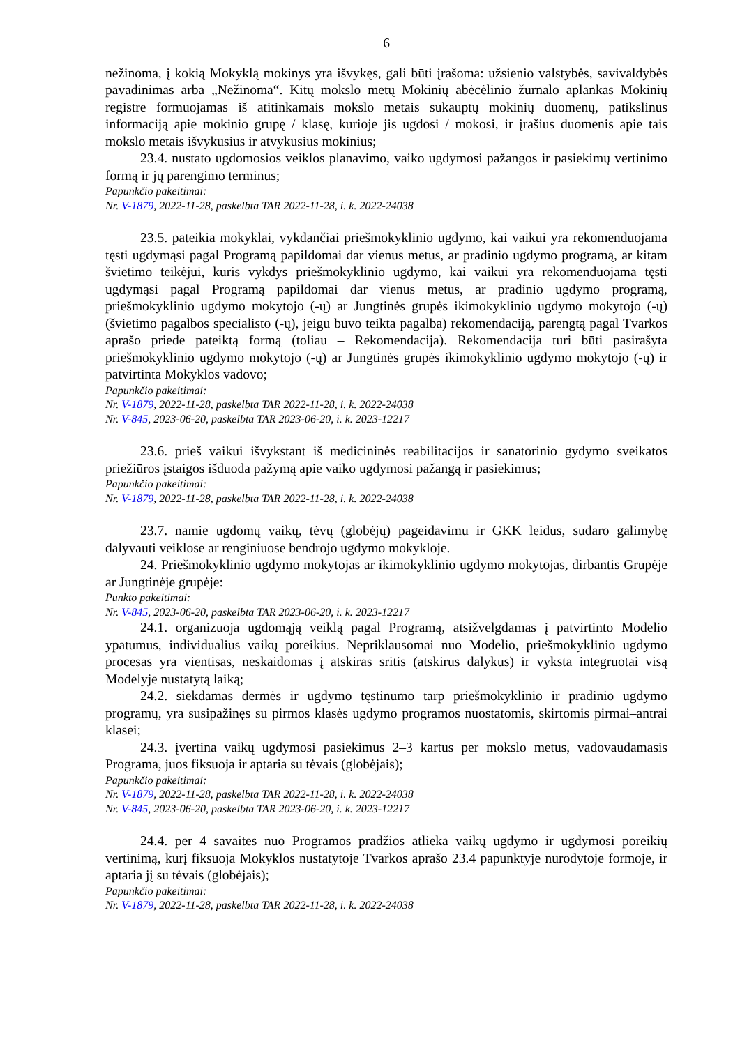6
nežinoma, į kokią Mokyklą mokinys yra išvykęs, gali būti įrašoma: užsienio valstybės, savivaldybės pavadinimas arba „Nežinoma“. Kitų mokslo metų Mokinių abėcėlinio žurnalo aplankas Mokinių registre formuojamas iš atitinkamais mokslo metais sukauptų mokinių duomenų, patikslinus informaciją apie mokinio grupę / klasę, kurioje jis ugdosi / mokosi, ir įrašius duomenis apie tais mokslo metais išvykusius ir atvykusius mokinius;
23.4. nustato ugdomosios veiklos planavimo, vaiko ugdymosi pažangos ir pasiekimų vertinimo formą ir jų parengimo terminus;
Papunkčio pakeitimai:
Nr. V-1879, 2022-11-28, paskelbta TAR 2022-11-28, i. k. 2022-24038
23.5. pateikia mokyklai, vykdančiai priešmokyklinio ugdymo, kai vaikui yra rekomenduojama tęsti ugdymąsi pagal Programą papildomai dar vienus metus, ar pradinio ugdymo programą, ar kitam švietimo teikėjui, kuris vykdys priešmokyklinio ugdymo, kai vaikui yra rekomenduojama tęsti ugdymąsi pagal Programą papildomai dar vienus metus, ar pradinio ugdymo programą, priešmokyklinio ugdymo mokytojo (-ų) ar Jungtinės grupės ikimokyklinio ugdymo mokytojo (-ų) (švietimo pagalbos specialisto (-ų), jeigu buvo teikta pagalba) rekomendaciją, parengtą pagal Tvarkos aprašo priede pateiktą formą (toliau – Rekomendacija). Rekomendacija turi būti pasirašyta priešmokyklinio ugdymo mokytojo (-ų) ar Jungtinės grupės ikimokyklinio ugdymo mokytojo (-ų) ir patvirtinta Mokyklos vadovo;
Papunkčio pakeitimai:
Nr. V-1879, 2022-11-28, paskelbta TAR 2022-11-28, i. k. 2022-24038
Nr. V-845, 2023-06-20, paskelbta TAR 2023-06-20, i. k. 2023-12217
23.6. prieš vaikui išvykstant iš medicininės reabilitacijos ir sanatorinio gydymo sveikatos priežiūros įstaigos išduoda pažymą apie vaiko ugdymosi pažangą ir pasiekimus;
Papunkčio pakeitimai:
Nr. V-1879, 2022-11-28, paskelbta TAR 2022-11-28, i. k. 2022-24038
23.7. namie ugdomų vaikų, tėvų (globėjų) pageidavimu ir GKK leidus, sudaro galimybę dalyvauti veiklose ar renginiuose bendrojo ugdymo mokykloje.
24. Priešmokyklinio ugdymo mokytojas ar ikimokyklinio ugdymo mokytojas, dirbantis Grupėje ar Jungtinėje grupėje:
Punkto pakeitimai:
Nr. V-845, 2023-06-20, paskelbta TAR 2023-06-20, i. k. 2023-12217
24.1. organizuoja ugdomąją veiklą pagal Programą, atsižvelgdamas į patvirtinto Modelio ypatumus, individualius vaikų poreikius. Nepriklausomai nuo Modelio, priešmokyklinio ugdymo procesas yra vientisas, neskaidomas į atskiras sritis (atskirus dalykus) ir vyksta integruotai visą Modelyje nustatytą laiką;
24.2. siekdamas dermės ir ugdymo tęstinumo tarp priešmokyklinio ir pradinio ugdymo programų, yra susipažinęs su pirmos klasės ugdymo programos nuostatomis, skirtomis pirmai–antrai klasei;
24.3. įvertina vaikų ugdymosi pasiekimus 2–3 kartus per mokslo metus, vadovaudamasis Programa, juos fiksuoja ir aptaria su tėvais (globėjais);
Papunkčio pakeitimai:
Nr. V-1879, 2022-11-28, paskelbta TAR 2022-11-28, i. k. 2022-24038
Nr. V-845, 2023-06-20, paskelbta TAR 2023-06-20, i. k. 2023-12217
24.4. per 4 savaites nuo Programos pradžios atlieka vaikų ugdymo ir ugdymosi poreikių vertinimą, kurį fiksuoja Mokyklos nustatytoje Tvarkos aprašo 23.4 papunktyje nurodytoje formoje, ir aptaria jį su tėvais (globėjais);
Papunkčio pakeitimai:
Nr. V-1879, 2022-11-28, paskelbta TAR 2022-11-28, i. k. 2022-24038